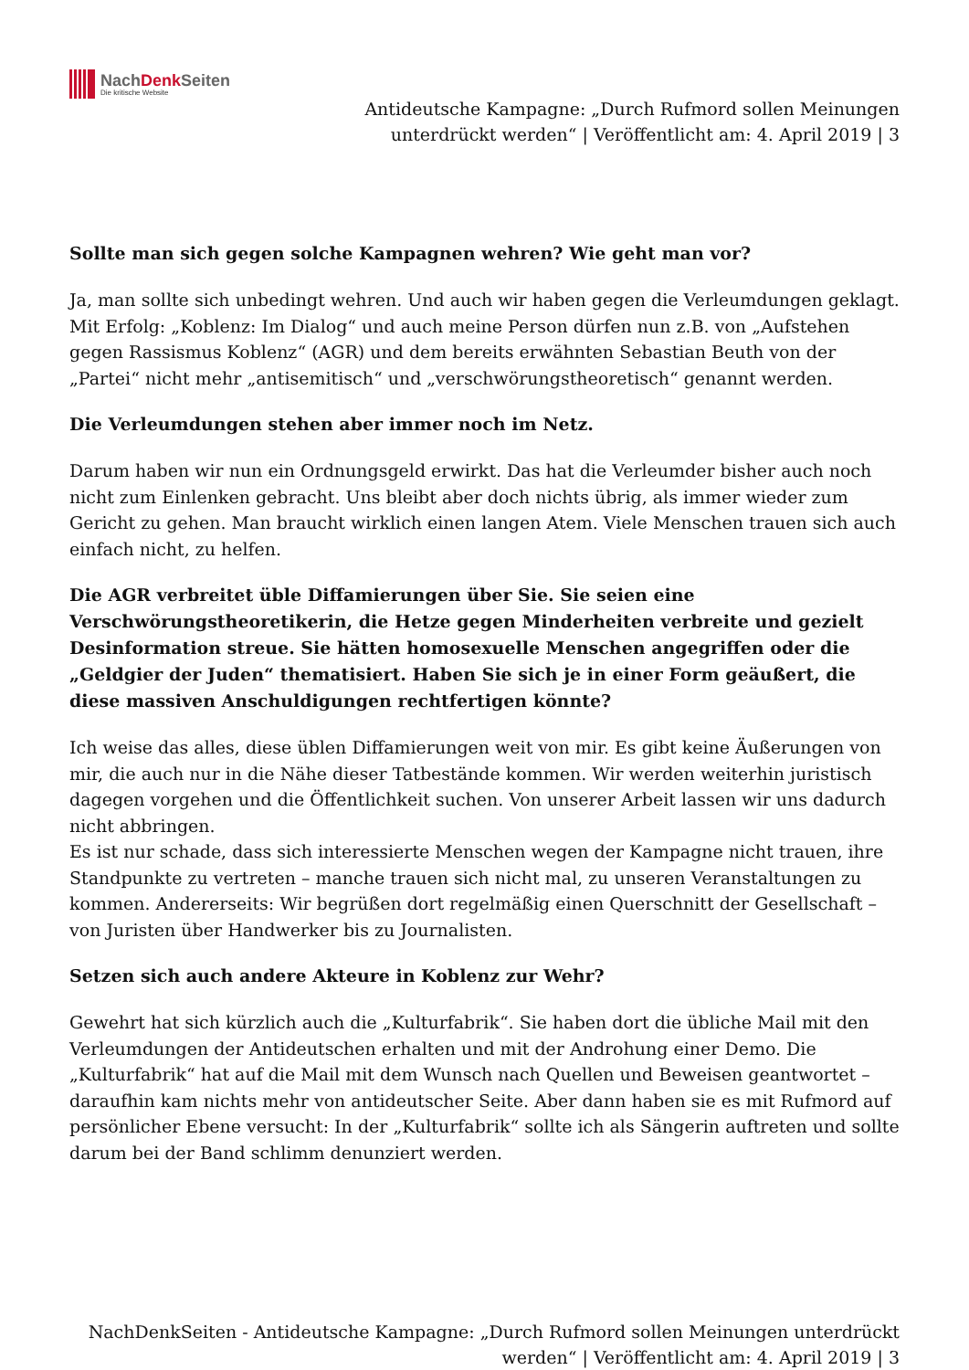NachDenk Seiten
Die kritische Website
Antideutsche Kampagne: „Durch Rufmord sollen Meinungen
unterdrückt werden“ | Veröffentlicht am: 4. April 2019 | 3
Sollte man sich gegen solche Kampagnen wehren? Wie geht man vor?
Ja, man sollte sich unbedingt wehren. Und auch wir haben gegen die Verleumdungen geklagt. Mit Erfolg: „Koblenz: Im Dialog“ und auch meine Person dürfen nun z.B. von „Aufstehen gegen Rassismus Koblenz“ (AGR) und dem bereits erwähnten Sebastian Beuth von der „Partei“ nicht mehr „antisemitisch“ und „verschwörungstheoretisch“ genannt werden.
Die Verleumdungen stehen aber immer noch im Netz.
Darum haben wir nun ein Ordnungsgeld erwirkt. Das hat die Verleumder bisher auch noch nicht zum Einlenken gebracht. Uns bleibt aber doch nichts übrig, als immer wieder zum Gericht zu gehen. Man braucht wirklich einen langen Atem. Viele Menschen trauen sich auch einfach nicht, zu helfen.
Die AGR verbreitet üble Diffamierungen über Sie. Sie seien eine Verschwörungstheoretikerin, die Hetze gegen Minderheiten verbreite und gezielt Desinformation streue. Sie hätten homosexuelle Menschen angegriffen oder die „Geldgier der Juden“ thematisiert. Haben Sie sich je in einer Form geäußert, die diese massiven Anschuldigungen rechtfertigen könnte?
Ich weise das alles, diese üblen Diffamierungen weit von mir. Es gibt keine Äußerungen von mir, die auch nur in die Nähe dieser Tatbestände kommen. Wir werden weiterhin juristisch dagegen vorgehen und die Öffentlichkeit suchen. Von unserer Arbeit lassen wir uns dadurch nicht abbringen.
Es ist nur schade, dass sich interessierte Menschen wegen der Kampagne nicht trauen, ihre Standpunkte zu vertreten – manche trauen sich nicht mal, zu unseren Veranstaltungen zu kommen. Andererseits: Wir begrüßen dort regelmäßig einen Querschnitt der Gesellschaft – von Juristen über Handwerker bis zu Journalisten.
Setzen sich auch andere Akteure in Koblenz zur Wehr?
Gewehrt hat sich kürzlich auch die „Kulturfabrik“. Sie haben dort die übliche Mail mit den Verleumdungen der Antideutschen erhalten und mit der Androhung einer Demo. Die „Kulturfabrik“ hat auf die Mail mit dem Wunsch nach Quellen und Beweisen geantwortet – daraufhin kam nichts mehr von antideutscher Seite. Aber dann haben sie es mit Rufmord auf persönlicher Ebene versucht: In der „Kulturfabrik“ sollte ich als Sängerin auftreten und sollte darum bei der Band schlimm denunziert werden.
NachDenkSeiten - Antideutsche Kampagne: „Durch Rufmord sollen Meinungen unterdrückt
werden“ | Veröffentlicht am: 4. April 2019 | 3